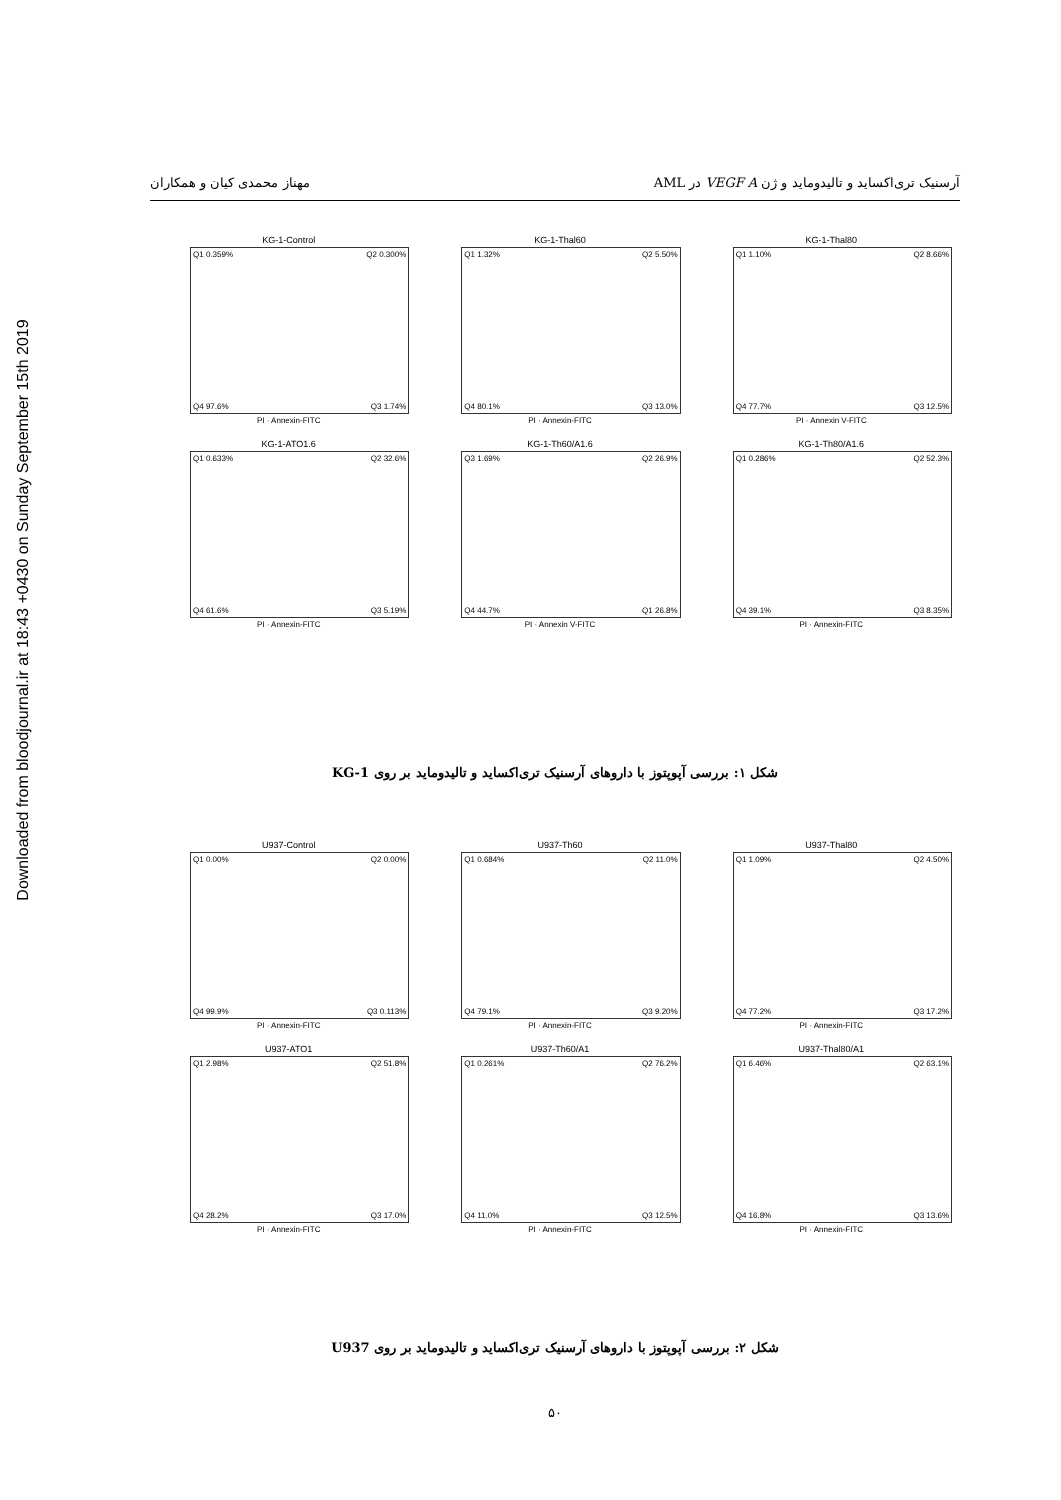Downloaded from bloodjournal.ir at 18:43 +0430 on Sunday September 15th 2019
آرسنیک تری‌اکساید و تالیدوماید و ژن VEGF A در AML مهناز محمدی کیان و همکاران
KG-1-Control
Q1 0.359%
Q2 0.300%
Q4 97.6%
Q3 1.74%
PI · Annexin-FITC
KG-1-Thal60
Q1 1.32%
Q2 5.50%
Q4 80.1%
Q3 13.0%
PI · Annexin-FITC
KG-1-Thal80
Q1 1.10%
Q2 8.66%
Q4 77.7%
Q3 12.5%
PI · Annexin V-FITC
KG-1-ATO1.6
Q1 0.633%
Q2 32.6%
Q4 61.6%
Q3 5.19%
PI · Annexin-FITC
KG-1-Th60/A1.6
Q3 1.69%
Q2 26.9%
Q4 44.7%
Q1 26.8%
PI · Annexin V-FITC
KG-1-Th80/A1.6
Q1 0.286%
Q2 52.3%
Q4 39.1%
Q3 8.35%
PI · Annexin-FITC
شکل ۱: بررسی آپوپتوز با داروهای آرسنیک تری‌اکساید و تالیدوماید بر روی KG-1
U937-Control
Q1 0.00%
Q2 0.00%
Q4 99.9%
Q3 0.113%
PI · Annexin-FITC
U937-Th60
Q1 0.684%
Q2 11.0%
Q4 79.1%
Q3 9.20%
PI · Annexin-FITC
U937-Thal80
Q1 1.09%
Q2 4.50%
Q4 77.2%
Q3 17.2%
PI · Annexin-FITC
U937-ATO1
Q1 2.98%
Q2 51.8%
Q4 28.2%
Q3 17.0%
PI · Annexin-FITC
U937-Th60/A1
Q1 0.261%
Q2 76.2%
Q4 11.0%
Q3 12.5%
PI · Annexin-FITC
U937-Thal80/A1
Q1 6.46%
Q2 63.1%
Q4 16.8%
Q3 13.6%
PI · Annexin-FITC
شکل ۲: بررسی آپوپتوز با داروهای آرسنیک تری‌اکساید و تالیدوماید بر روی U937
۵۰